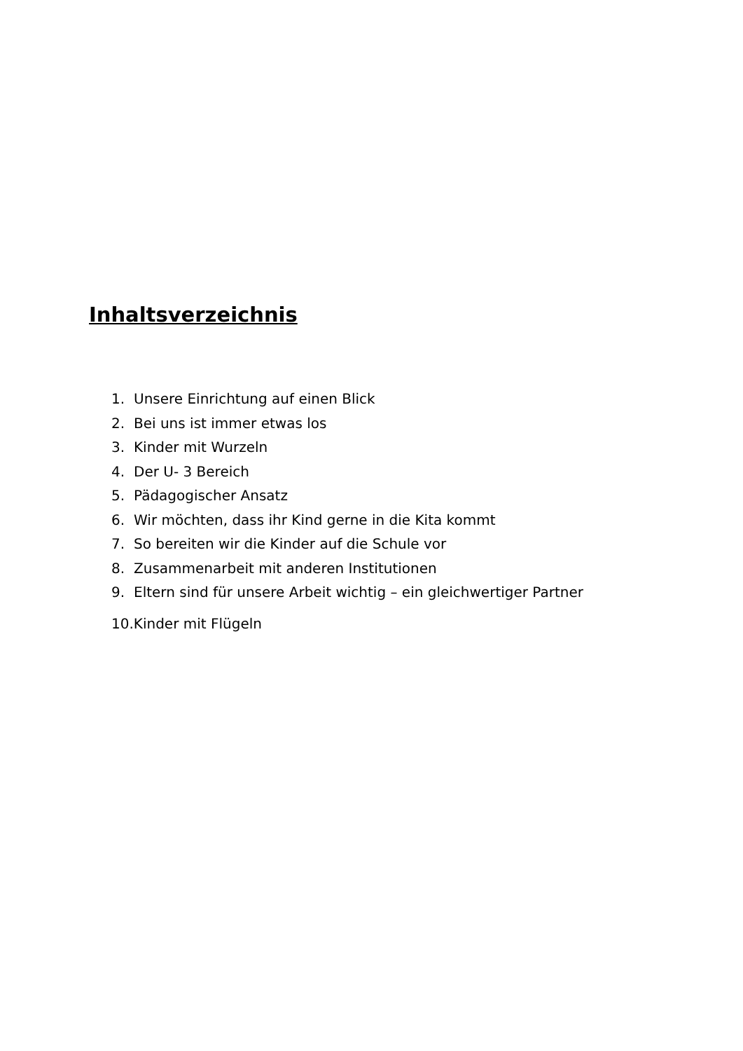Inhaltsverzeichnis
1. Unsere Einrichtung auf einen Blick
2. Bei uns ist immer etwas los
3. Kinder mit Wurzeln
4. Der U- 3 Bereich
5. Pädagogischer Ansatz
6. Wir möchten, dass ihr Kind gerne in die Kita kommt
7. So bereiten wir die Kinder auf die Schule vor
8. Zusammenarbeit mit anderen Institutionen
9. Eltern sind für unsere Arbeit wichtig – ein gleichwertiger Partner
10.Kinder mit Flügeln